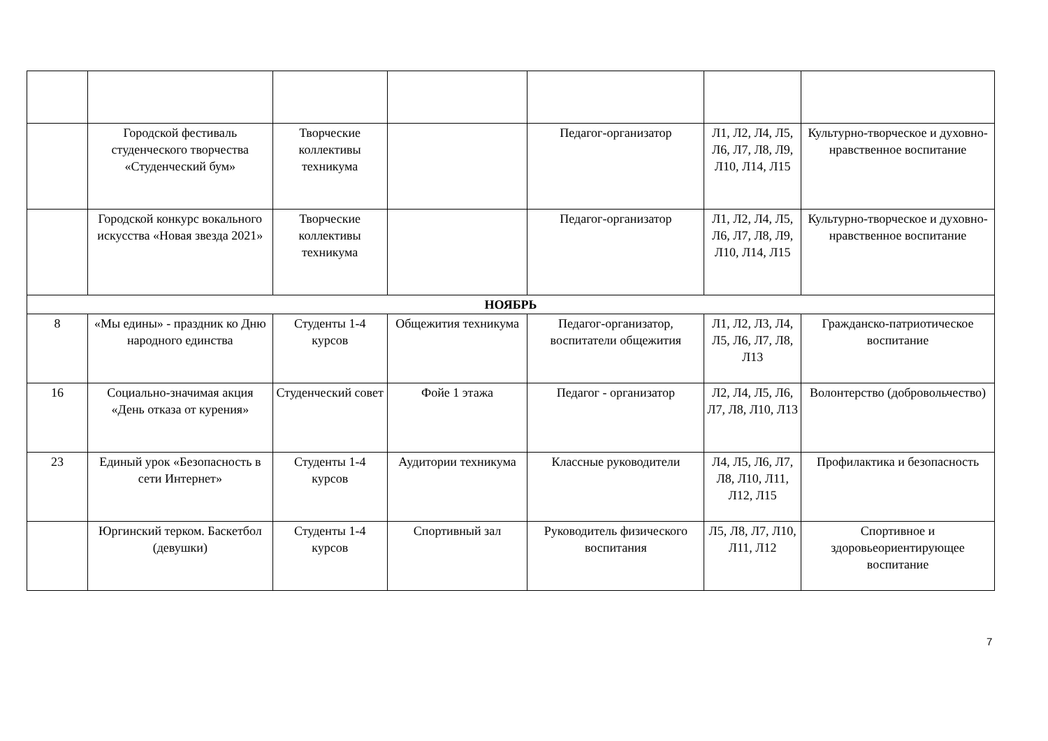| | Городской фестиваль студенческого творчества «Студенческий бум» | Творческие коллективы техникума | | Педагог-организатор | Л1, Л2, Л4, Л5, Л6, Л7, Л8, Л9, Л10, Л14, Л15 | Культурно-творческое и духовно-нравственное воспитание |
| | Городской конкурс вокального искусства «Новая звезда 2021» | Творческие коллективы техникума | | Педагог-организатор | Л1, Л2, Л4, Л5, Л6, Л7, Л8, Л9, Л10, Л14, Л15 | Культурно-творческое и духовно-нравственное воспитание |
| НОЯБРЬ | | | | | | |
| 8 | «Мы едины» - праздник ко Дню народного единства | Студенты 1-4 курсов | Общежития техникума | Педагог-организатор, воспитатели общежития | Л1, Л2, Л3, Л4, Л5, Л6, Л7, Л8, Л13 | Гражданско-патриотическое воспитание |
| 16 | Социально-значимая акция «День отказа от курения» | Студенческий совет | Фойе 1 этажа | Педагог - организатор | Л2, Л4, Л5, Л6, Л7, Л8, Л10, Л13 | Волонтерство (добровольчество) |
| 23 | Единый урок «Безопасность в сети Интернет» | Студенты 1-4 курсов | Аудитории техникума | Классные руководители | Л4, Л5, Л6, Л7, Л8, Л10, Л11, Л12, Л15 | Профилактика и безопасность |
| | Юргинский терком. Баскетбол (девушки) | Студенты 1-4 курсов | Спортивный зал | Руководитель физического воспитания | Л5, Л8, Л7, Л10, Л11, Л12 | Спортивное и здоровьеориентирующее воспитание |
7